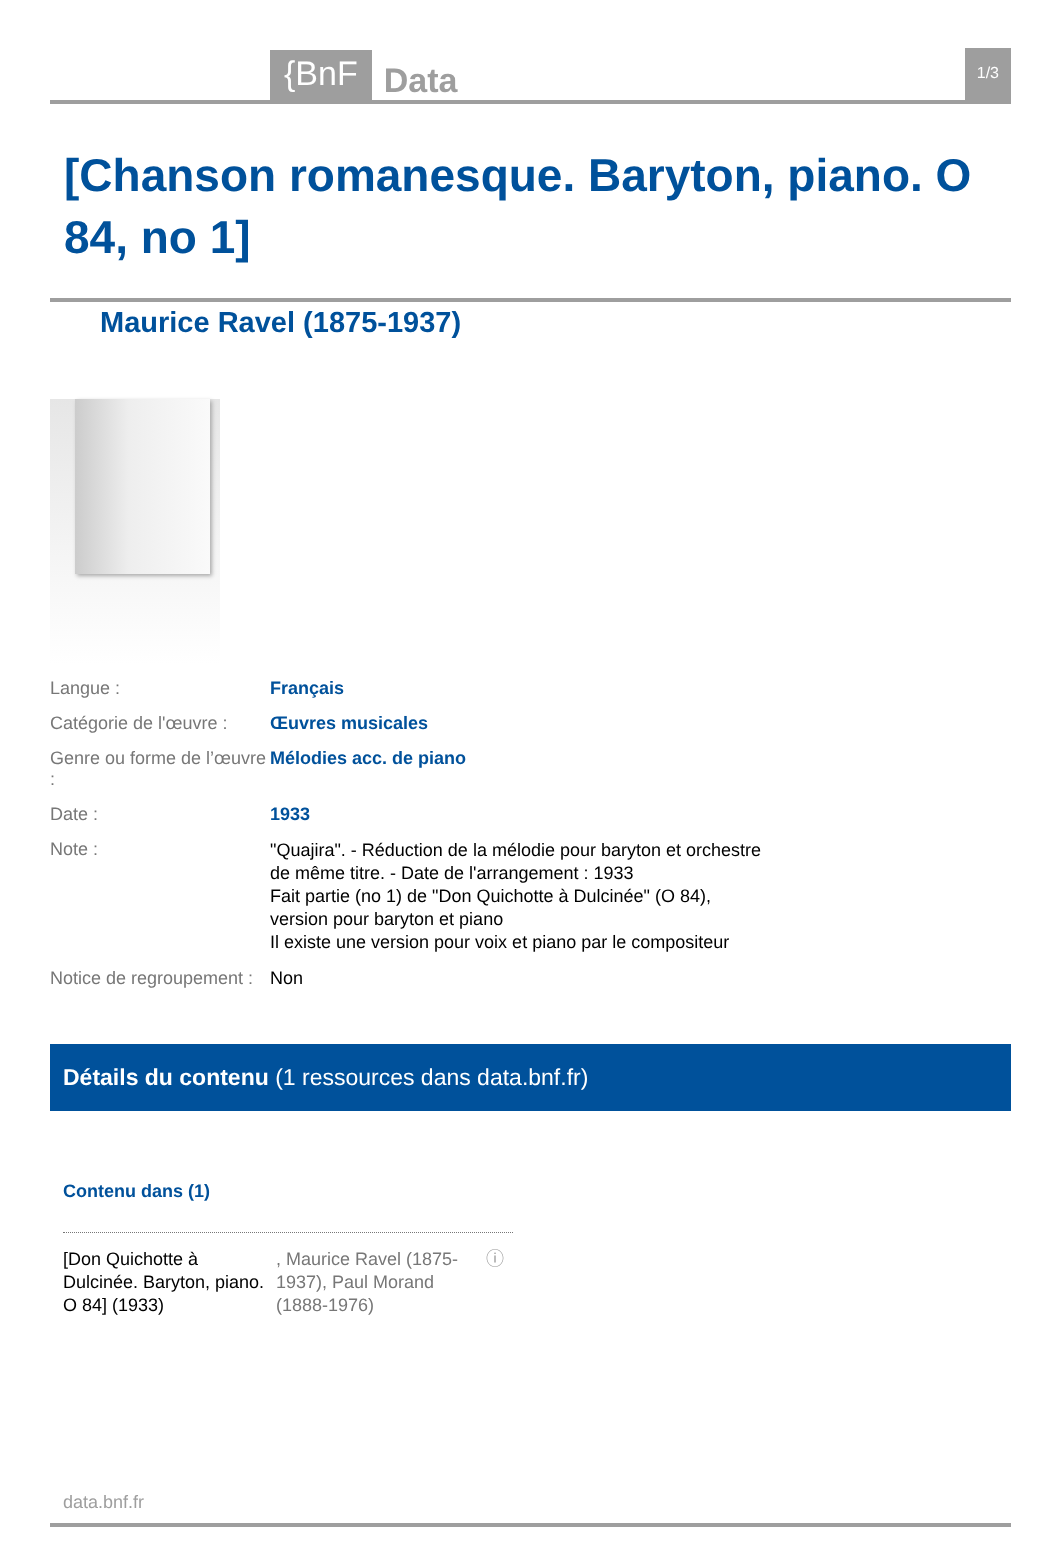{BnF Data 1/3
[Chanson romanesque. Baryton, piano. O 84, no 1]
Maurice Ravel (1875-1937)
Langue : Français
Catégorie de l'œuvre :
Œuvres musicales
Genre ou forme de l’œuvre :
Mélodies acc. de piano
Date : 1933
Note :
"Quajira". - Réduction de la mélodie pour baryton et orchestre de même titre. - Date de l'arrangement : 1933
Fait partie (no 1) de "Don Quichotte à Dulcinée" (O 84), version pour baryton et piano
Il existe une version pour voix et piano par le compositeur
Notice de regroupement :
Non
Détails du contenu (1 ressources dans data.bnf.fr)
Contenu dans (1)
[Don Quichotte à Dulcinée. Baryton, piano. O 84] (1933)
, Maurice Ravel (1875-1937), Paul Morand (1888-1976)
ⓘ
data.bnf.fr